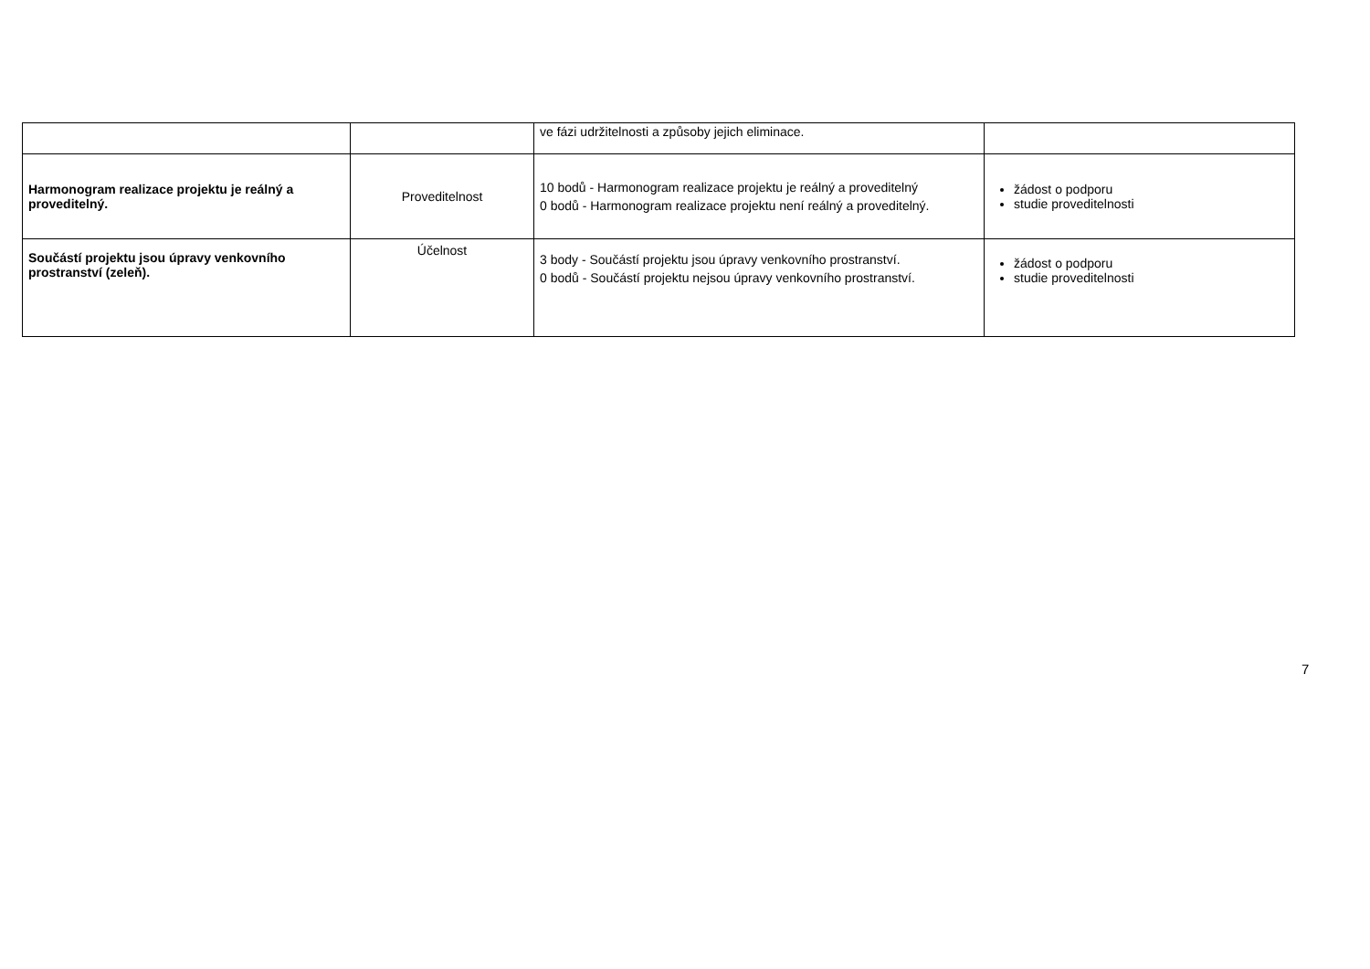| | | ve fázi udržitelnosti a způsoby jejich eliminace. | |
| Harmonogram realizace projektu je reálný a proveditelný. | Proveditelnost | 10 bodů - Harmonogram realizace projektu je reálný a proveditelný 0 bodů - Harmonogram realizace projektu není reálný a proveditelný. | žádost o podporu studie proveditelnosti |
| Součástí projektu jsou úpravy venkovního prostranství (zeleň). | Účelnost | 3 body - Součástí projektu jsou úpravy venkovního prostranství. 0 bodů - Součástí projektu nejsou úpravy venkovního prostranství. | žádost o podporu studie proveditelnosti |
7